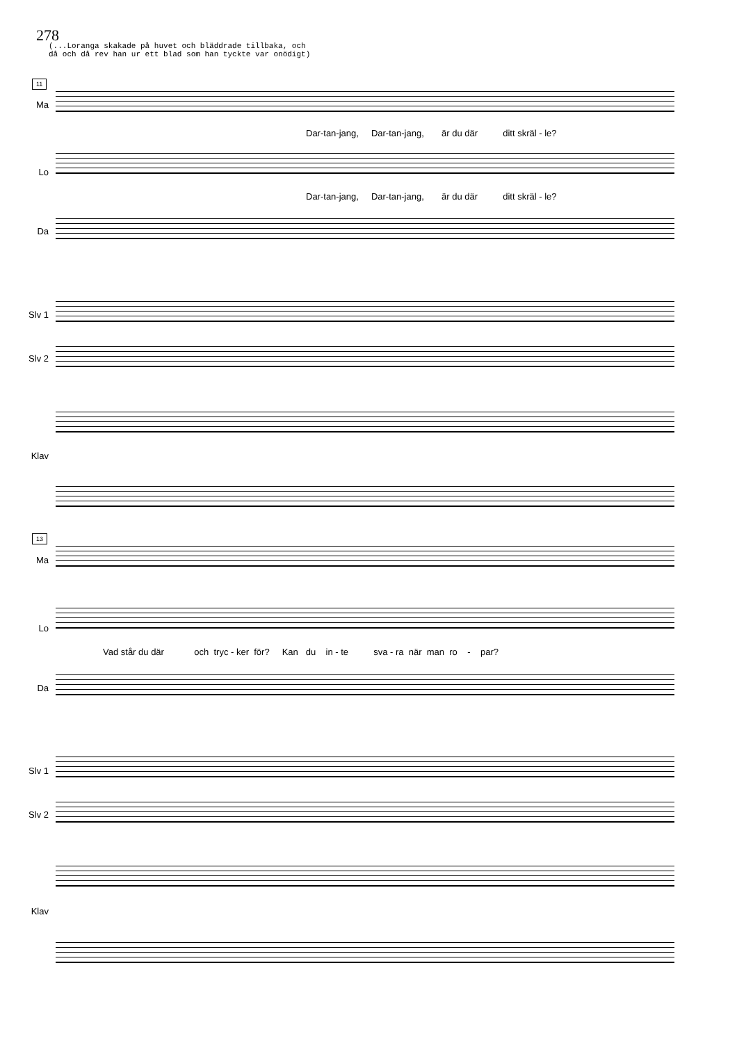278
(...Loranga skakade på huvet och bläddrade tillbaka, och
då och då rev han ur ett blad som han tyckte var onödigt)
11
Ma
Dar-tan-jang, Dar-tan-jang, är du där ditt skräl - le?
Lo
Dar-tan-jang, Dar-tan-jang, är du där ditt skräl - le?
Da
Slv 1
Slv 2
Klav
13
Ma
Lo
Vad står du där och tryc - ker för? Kan du in - te sva - ra när man ro - par?
Da
Slv 1
Slv 2
Klav